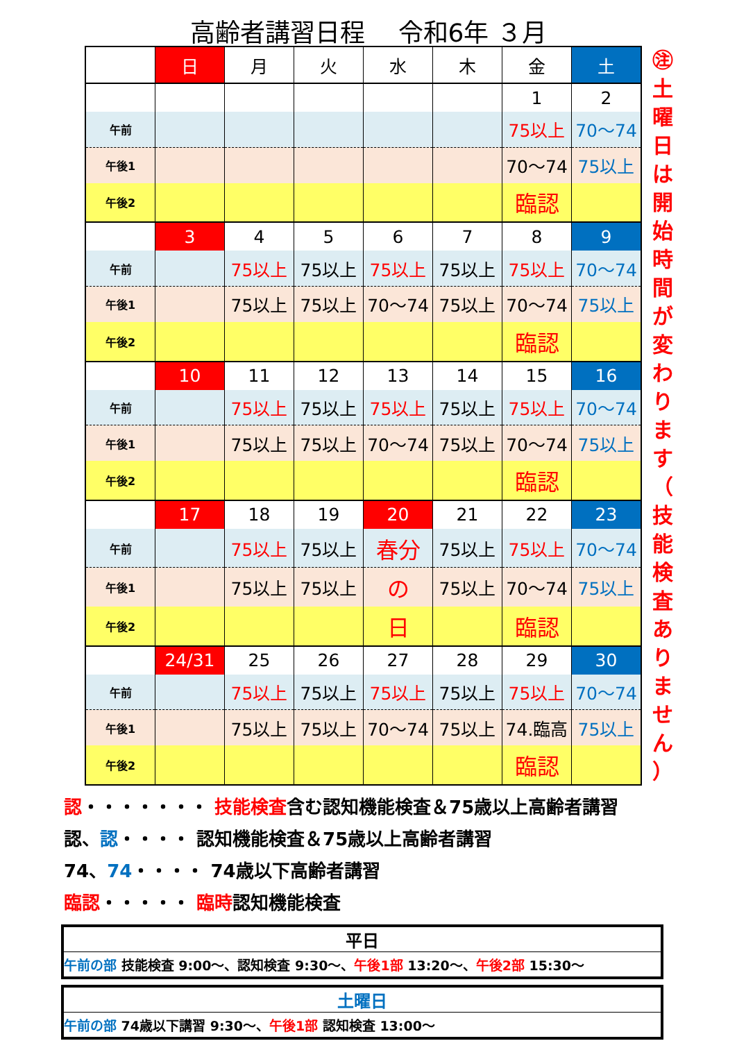高齢者講習日程　 令和6年 ３月
| | 日 | 月 | 火 | 水 | 木 | 金 | 土 |
| --- | --- | --- | --- | --- | --- | --- | --- |
| | | | | | | 1 | 2 |
| 午前 | | | | | | 75以上 | 70～74 |
| 午後1 | | | | | | 70～74 | 75以上 |
| 午後2 | | | | | | 臨認 | |
| | 3 | 4 | 5 | 6 | 7 | 8 | 9 |
| 午前 | | 75以上 | 75以上 | 75以上 | 75以上 | 75以上 | 70～74 |
| 午後1 | | 75以上 | 75以上 | 70～74 | 75以上 | 70～74 | 75以上 |
| 午後2 | | | | | | 臨認 | |
| | 10 | 11 | 12 | 13 | 14 | 15 | 16 |
| 午前 | | 75以上 | 75以上 | 75以上 | 75以上 | 75以上 | 70～74 |
| 午後1 | | 75以上 | 75以上 | 70～74 | 75以上 | 70～74 | 75以上 |
| 午後2 | | | | | | 臨認 | |
| | 17 | 18 | 19 | 20 | 21 | 22 | 23 |
| 午前 | | 75以上 | 75以上 | 春分 | 75以上 | 75以上 | 70～74 |
| 午後1 | | 75以上 | 75以上 | の | 75以上 | 70～74 | 75以上 |
| 午後2 | | | | 日 | | 臨認 | |
| | 24/31 | 25 | 26 | 27 | 28 | 29 | 30 |
| 午前 | | 75以上 | 75以上 | 75以上 | 75以上 | 75以上 | 70～74 |
| 午後1 | | 75以上 | 75以上 | 70～74 | 75以上 | 74.臨高 | 75以上 |
| 午後2 | | | | | | 臨認 | |
㊟
土
曜
日
は
開
始
時
間
が
変
わ
り
ま
す
（
技
能
検
査
あ
り
ま
せ
ん
）
認・・・・・・・ 技能検査含む認知機能検査＆75歳以上高齢者講習
認、認・・・・ 認知機能検査＆75歳以上高齢者講習
74、74・・・・ 74歳以下高齢者講習
臨認・・・・・ 臨時認知機能検査
平日
午前の部 技能検査 9:00～、認知検査 9:30～、午後1部 13:20～、午後2部 15:30～
土曜日
午前の部 74歳以下講習 9:30～、午後1部 認知検査 13:00～